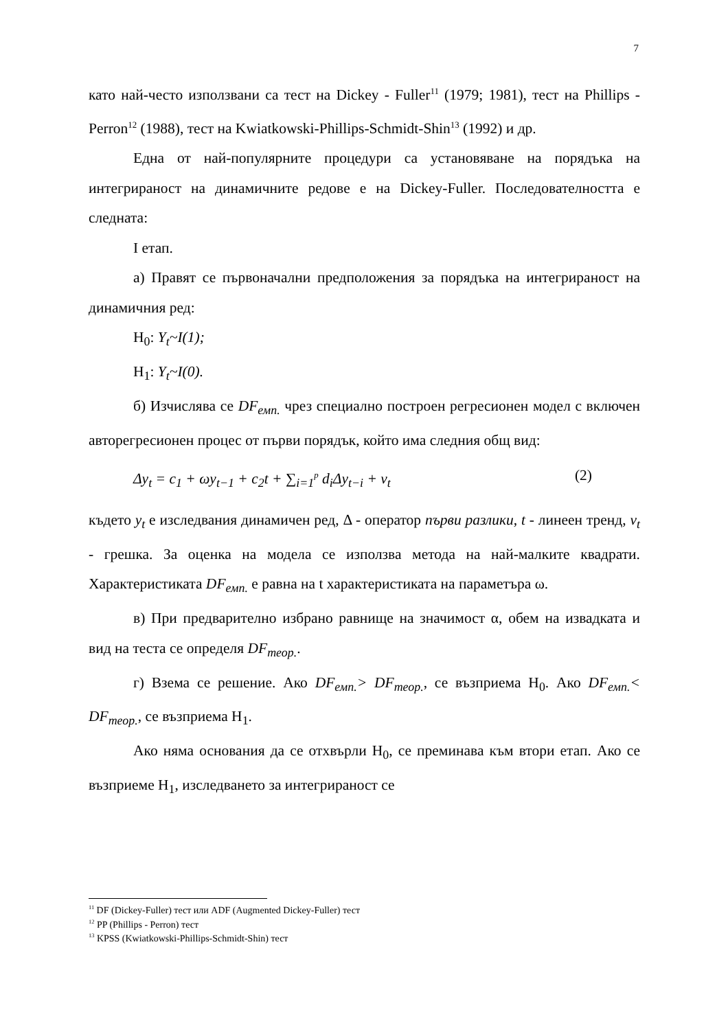7
като най-често използвани са тест на Dickey - Fuller<sup>11</sup> (1979; 1981), тест на Phillips - Perron<sup>12</sup> (1988), тест на Kwiatkowski-Phillips-Schmidt-Shin<sup>13</sup> (1992) и др.
Една от най-популярните процедури са установяване на порядъка на интегрираност на динамичните редове е на Dickey-Fuller. Последователността е следната:
I етап.
а) Правят се първоначални предположения за порядъка на интегрираност на динамичния ред:
H<sub>0</sub>: Y<sub>t</sub>~I(1);
H<sub>1</sub>: Y<sub>t</sub>~I(0).
б) Изчислява се DF<sub>емп.</sub> чрез специално построен регресионен модел с включен авторегресионен процес от първи порядък, който има следния общ вид:
Δy<sub>t</sub> = c<sub>1</sub> + ωy<sub>t−1</sub> + c<sub>2</sub>t + ∑<sub>i=1</sub><sup>p</sup> d<sub>i</sub>Δy<sub>t−i</sub> + ν<sub>t</sub> (2)
където y<sub>t</sub> е изследвания динамичен ред, Δ - оператор първи разлики, t - линеен тренд, ν<sub>t</sub> - грешка. За оценка на модела се използва метода на най-малките квадрати. Характеристиката DF<sub>емп.</sub> е равна на t характеристиката на параметъра ω.
в) При предварително избрано равнище на значимост α, обем на извадката и вид на теста се определя DF<sub>теор.</sub>.
г) Взема се решение. Ако DF<sub>емп.</sub>> DF<sub>теор.</sub>, се възприема H<sub>0</sub>. Ако DF<sub>емп.</sub>< DF<sub>теор.</sub>, се възприема H<sub>1</sub>.
Ако няма основания да се отхвърли H<sub>0</sub>, се преминава към втори етап. Ако се възприеме H<sub>1</sub>, изследването за интегрираност се
<sup>11</sup> DF (Dickey-Fuller) тест или ADF (Augmented Dickey-Fuller) тест
<sup>12</sup> PP (Phillips - Perron) тест
<sup>13</sup> KPSS (Kwiatkowski-Phillips-Schmidt-Shin) тест